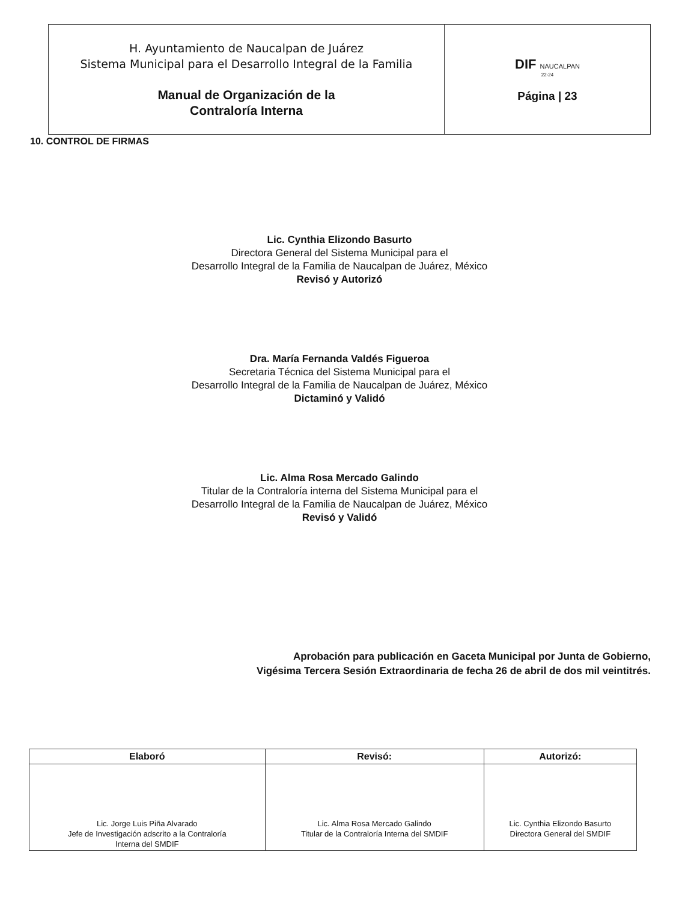| H. Ayuntamiento de Naucalpan de Juárez Sistema Municipal para el Desarrollo Integral de la Familia Manual de Organización de la Contraloría Interna | DIF NAUCALPAN 22-24 Página / 23 |
10. CONTROL DE FIRMAS
Lic. Cynthia Elizondo Basurto
Directora General del Sistema Municipal para el
Desarrollo Integral de la Familia de Naucalpan de Juárez, México
Revisó y Autorizó
Dra. María Fernanda Valdés Figueroa
Secretaria Técnica del Sistema Municipal para el
Desarrollo Integral de la Familia de Naucalpan de Juárez, México
Dictaminó y Validó
Lic. Alma Rosa Mercado Galindo
Titular de la Contraloría interna del Sistema Municipal para el
Desarrollo Integral de la Familia de Naucalpan de Juárez, México
Revisó y Validó
Aprobación para publicación en Gaceta Municipal por Junta de Gobierno,
Vigésima Tercera Sesión Extraordinaria de fecha 26 de abril de dos mil veintitrés.
| Elaboró | Revisó: | Autorizó: |
| --- | --- | --- |
| Lic. Jorge Luis Piña Alvarado Jefe de Investigación adscrito a la Contraloría Interna del SMDIF | Lic. Alma Rosa Mercado Galindo Titular de la Contraloría Interna del SMDIF | Lic. Cynthia Elizondo Basurto Directora General del SMDIF |